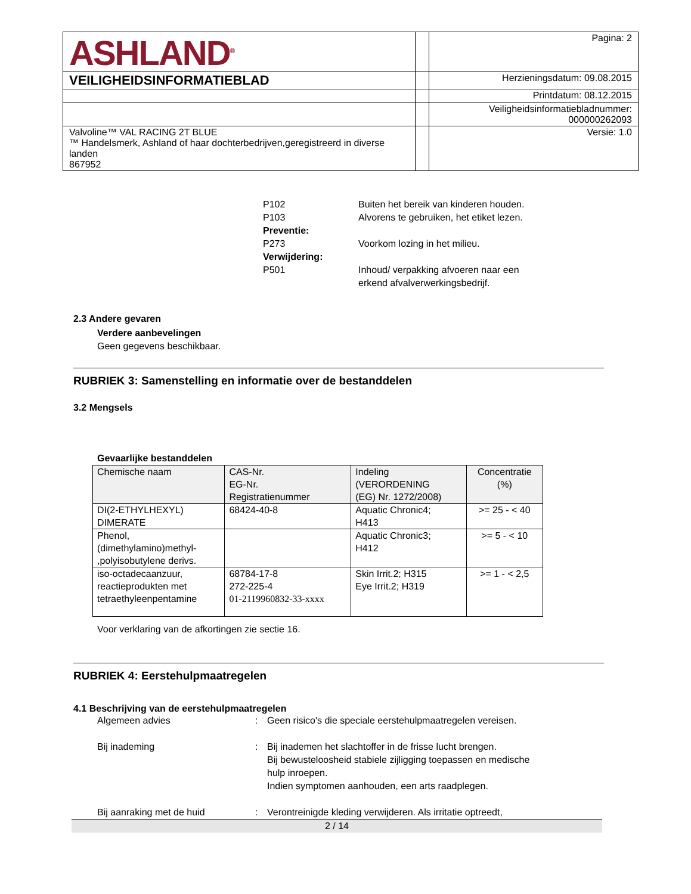| ASHLAND<sup>®</sup> | | Pagina: 2 |
| VEILIGHEIDSINFORMATIEBLAD | | Herzieningsdatum: 09.08.2015 |
| | | Printdatum: 08.12.2015 |
| | | Veiligheidsinformatiebladnummer: 000000262093 |
| Valvoline™ VAL RACING 2T BLUE ™ Handelsmerk, Ashland of haar dochterbedrijven,geregistreerd in diverse landen 867952 | | Versie: 1.0 |
P102 Buiten het bereik van kinderen houden.
P103 Alvorens te gebruiken, het etiket lezen.
Preventie:
P273 Voorkom lozing in het milieu.
Verwijdering:
P501 Inhoud/ verpakking afvoeren naar een
erkend afvalverwerkingsbedrijf.
2.3 Andere gevaren
Verdere aanbevelingen
Geen gegevens beschikbaar.
RUBRIEK 3: Samenstelling en informatie over de bestanddelen
3.2 Mengsels
Gevaarlijke bestanddelen
| Chemische naam | CAS-Nr. EG-Nr. Registratienummer | Indeling (VERORDENING (EG) Nr. 1272/2008) | Concentratie (%) |
| --- | --- | --- | --- |
| DI(2-ETHYLHEXYL) DIMERATE | 68424-40-8 | Aquatic Chronic4; H413 | >= 25 - < 40 |
| Phenol, (dimethylamino)methyl- ,polyisobutylene derivs. | | Aquatic Chronic3; H412 | >= 5 - < 10 |
| iso-octadecaanzuur, reactieprodukten met tetraethyleenpentamine | 68784-17-8 272-225-4 01-2119960832-33-xxxx | Skin Irrit.2; H315 Eye Irrit.2; H319 | >= 1 - < 2,5 |
Voor verklaring van de afkortingen zie sectie 16.
RUBRIEK 4: Eerstehulpmaatregelen
4.1 Beschrijving van de eerstehulpmaatregelen
Algemeen advies : Geen risico's die speciale eerstehulpmaatregelen vereisen.
Bij inademing : Bij inademen het slachtoffer in de frisse lucht brengen.
Bij bewusteloosheid stabiele zijligging toepassen en medische
hulp inroepen.
Indien symptomen aanhouden, een arts raadplegen.
Bij aanraking met de huid : Verontreinigde kleding verwijderen. Als irritatie optreedt,
2 / 14